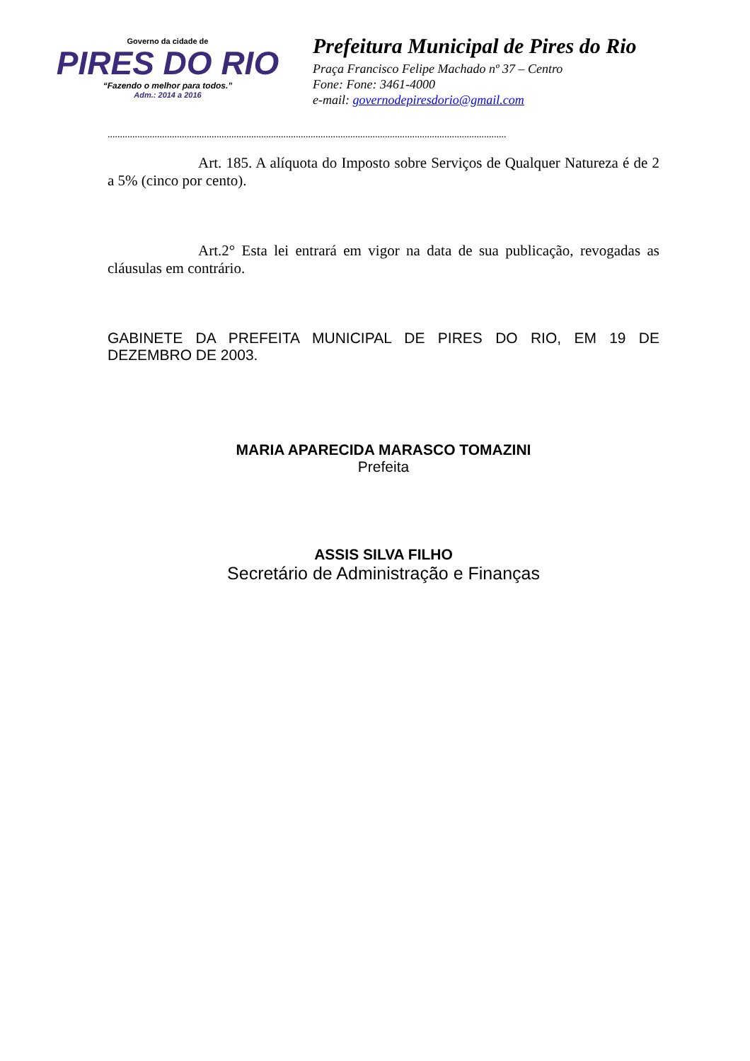Governo da cidade de
PIRES DO RIO
“Fazendo o melhor para todos.”
Adm.: 2014 a 2016
Prefeitura Municipal de Pires do Rio
Praça Francisco Felipe Machado nº 37 – Centro
Fone: Fone: 3461-4000
e-mail: governodepiresdorio@gmail.com
.................................................................................................................................................................
Art. 185. A alíquota do Imposto sobre Serviços de Qualquer Natureza é de 2 a 5% (cinco por cento).
Art.2° Esta lei entrará em vigor na data de sua publicação, revogadas as cláusulas em contrário.
GABINETE DA PREFEITA MUNICIPAL DE PIRES DO RIO, EM 19 DE DEZEMBRO DE 2003.
MARIA APARECIDA MARASCO TOMAZINI
Prefeita
ASSIS SILVA FILHO
Secretário de Administração e Finanças